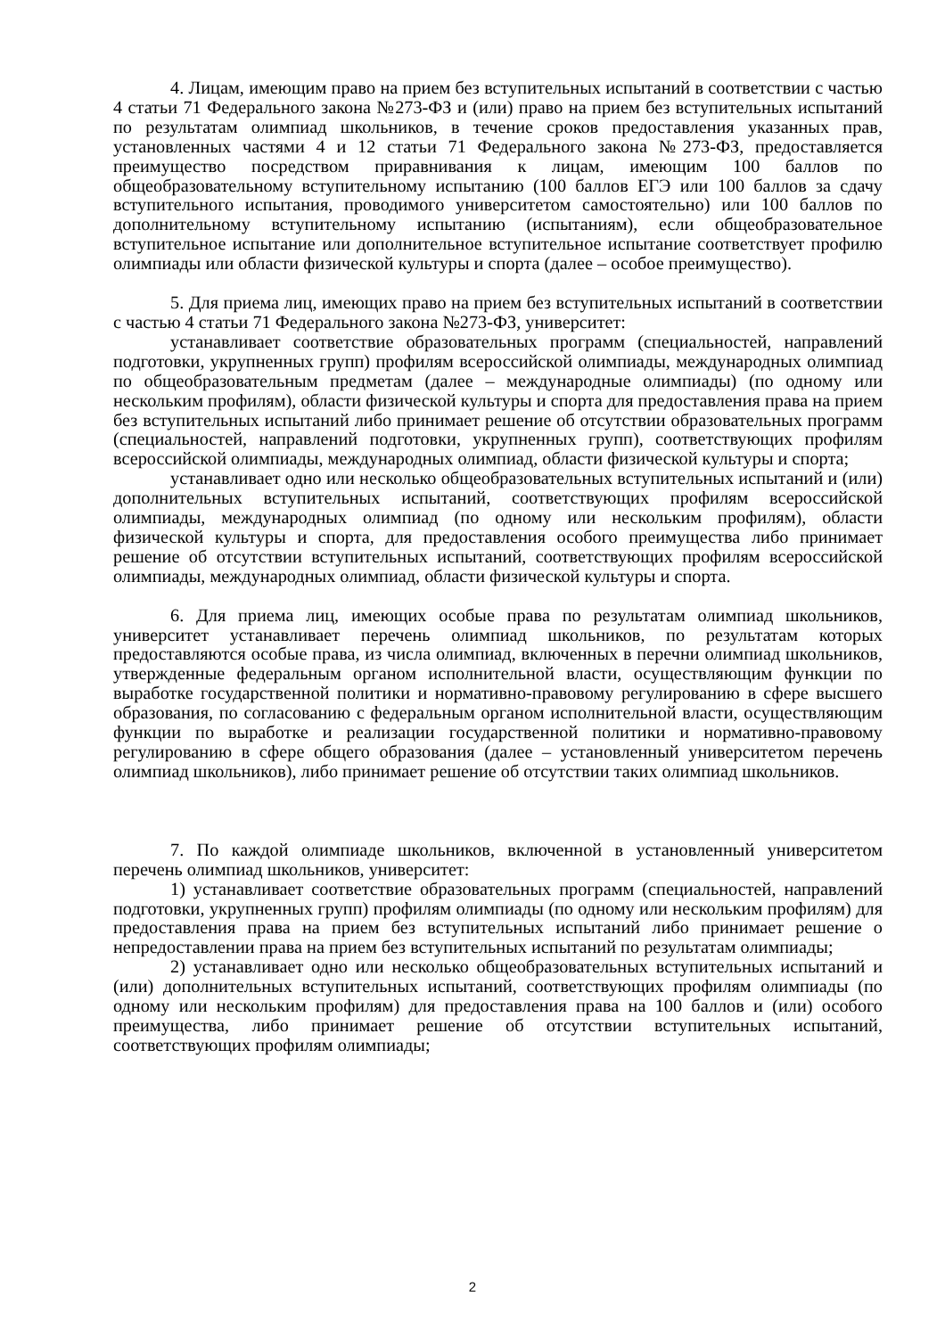4. Лицам, имеющим право на прием без вступительных испытаний в соответствии с частью 4 статьи 71 Федерального закона №273-ФЗ и (или) право на прием без вступительных испытаний по результатам олимпиад школьников, в течение сроков предоставления указанных прав, установленных частями 4 и 12 статьи 71 Федерального закона №273-ФЗ, предоставляется преимущество посредством приравнивания к лицам, имеющим 100 баллов по общеобразовательному вступительному испытанию (100 баллов ЕГЭ или 100 баллов за сдачу вступительного испытания, проводимого университетом самостоятельно) или 100 баллов по дополнительному вступительному испытанию (испытаниям), если общеобразовательное вступительное испытание или дополнительное вступительное испытание соответствует профилю олимпиады или области физической культуры и спорта (далее – особое преимущество).
5. Для приема лиц, имеющих право на прием без вступительных испытаний в соответствии с частью 4 статьи 71 Федерального закона №273-ФЗ, университет:
устанавливает соответствие образовательных программ (специальностей, направлений подготовки, укрупненных групп) профилям всероссийской олимпиады, международных олимпиад по общеобразовательным предметам (далее – международные олимпиады) (по одному или нескольким профилям), области физической культуры и спорта для предоставления права на прием без вступительных испытаний либо принимает решение об отсутствии образовательных программ (специальностей, направлений подготовки, укрупненных групп), соответствующих профилям всероссийской олимпиады, международных олимпиад, области физической культуры и спорта;
устанавливает одно или несколько общеобразовательных вступительных испытаний и (или) дополнительных вступительных испытаний, соответствующих профилям всероссийской олимпиады, международных олимпиад (по одному или нескольким профилям), области физической культуры и спорта, для предоставления особого преимущества либо принимает решение об отсутствии вступительных испытаний, соответствующих профилям всероссийской олимпиады, международных олимпиад, области физической культуры и спорта.
6. Для приема лиц, имеющих особые права по результатам олимпиад школьников, университет устанавливает перечень олимпиад школьников, по результатам которых предоставляются особые права, из числа олимпиад, включенных в перечни олимпиад школьников, утвержденные федеральным органом исполнительной власти, осуществляющим функции по выработке государственной политики и нормативно-правовому регулированию в сфере высшего образования, по согласованию с федеральным органом исполнительной власти, осуществляющим функции по выработке и реализации государственной политики и нормативно-правовому регулированию в сфере общего образования (далее – установленный университетом перечень олимпиад школьников), либо принимает решение об отсутствии таких олимпиад школьников.
7. По каждой олимпиаде школьников, включенной в установленный университетом перечень олимпиад школьников, университет:
1) устанавливает соответствие образовательных программ (специальностей, направлений подготовки, укрупненных групп) профилям олимпиады (по одному или нескольким профилям) для предоставления права на прием без вступительных испытаний либо принимает решение о непредоставлении права на прием без вступительных испытаний по результатам олимпиады;
2) устанавливает одно или несколько общеобразовательных вступительных испытаний и (или) дополнительных вступительных испытаний, соответствующих профилям олимпиады (по одному или нескольким профилям) для предоставления права на 100 баллов и (или) особого преимущества, либо принимает решение об отсутствии вступительных испытаний, соответствующих профилям олимпиады;
2